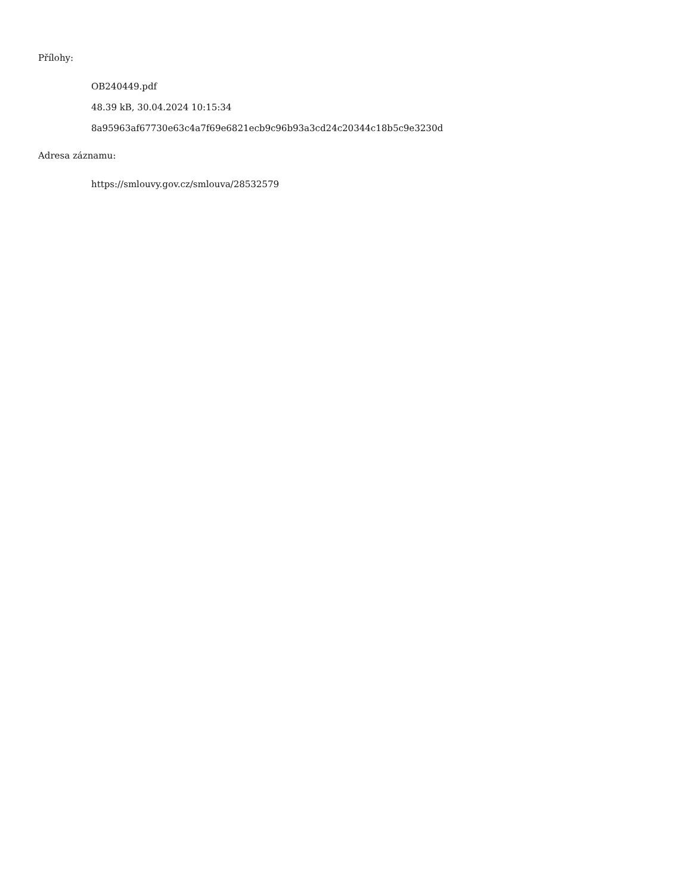Přílohy:
OB240449.pdf
48.39 kB, 30.04.2024 10:15:34
8a95963af67730e63c4a7f69e6821ecb9c96b93a3cd24c20344c18b5c9e3230d
Adresa záznamu:
https://smlouvy.gov.cz/smlouva/28532579